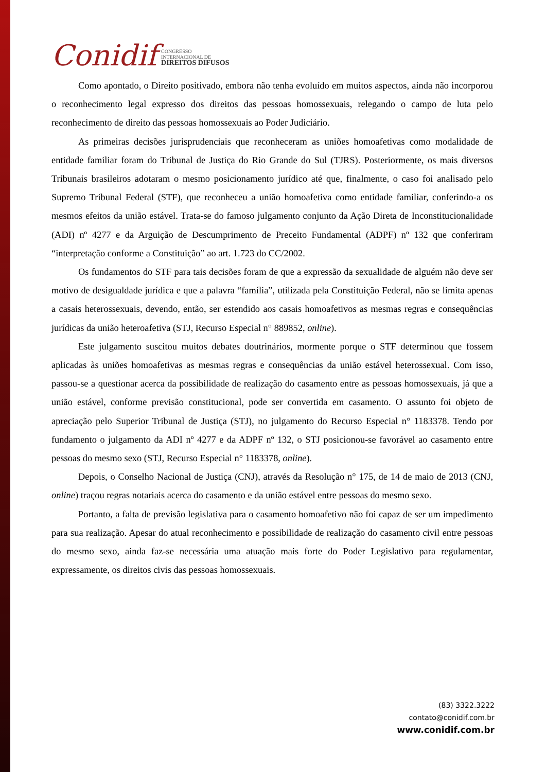Conidif
CONGRESSO
INTERNACIONAL DE
DIREITOS DIFUSOS
Como apontado, o Direito positivado, embora não tenha evoluído em muitos aspectos, ainda não incorporou o reconhecimento legal expresso dos direitos das pessoas homossexuais, relegando o campo de luta pelo reconhecimento de direito das pessoas homossexuais ao Poder Judiciário.
As primeiras decisões jurisprudenciais que reconheceram as uniões homoafetivas como modalidade de entidade familiar foram do Tribunal de Justiça do Rio Grande do Sul (TJRS). Posteriormente, os mais diversos Tribunais brasileiros adotaram o mesmo posicionamento jurídico até que, finalmente, o caso foi analisado pelo Supremo Tribunal Federal (STF), que reconheceu a união homoafetiva como entidade familiar, conferindo-a os mesmos efeitos da união estável. Trata-se do famoso julgamento conjunto da Ação Direta de Inconstitucionalidade (ADI) nº 4277 e da Arguição de Descumprimento de Preceito Fundamental (ADPF) nº 132 que conferiram “interpretação conforme a Constituição” ao art. 1.723 do CC/2002.
Os fundamentos do STF para tais decisões foram de que a expressão da sexualidade de alguém não deve ser motivo de desigualdade jurídica e que a palavra “família”, utilizada pela Constituição Federal, não se limita apenas a casais heterossexuais, devendo, então, ser estendido aos casais homoafetivos as mesmas regras e consequências jurídicas da união heteroafetiva (STJ, Recurso Especial n° 889852, online).
Este julgamento suscitou muitos debates doutrinários, mormente porque o STF determinou que fossem aplicadas às uniões homoafetivas as mesmas regras e consequências da união estável heterossexual. Com isso, passou-se a questionar acerca da possibilidade de realização do casamento entre as pessoas homossexuais, já que a união estável, conforme previsão constitucional, pode ser convertida em casamento. O assunto foi objeto de apreciação pelo Superior Tribunal de Justiça (STJ), no julgamento do Recurso Especial n° 1183378. Tendo por fundamento o julgamento da ADI nº 4277 e da ADPF nº 132, o STJ posicionou-se favorável ao casamento entre pessoas do mesmo sexo (STJ, Recurso Especial n° 1183378, online).
Depois, o Conselho Nacional de Justiça (CNJ), através da Resolução n° 175, de 14 de maio de 2013 (CNJ, online) traçou regras notariais acerca do casamento e da união estável entre pessoas do mesmo sexo.
Portanto, a falta de previsão legislativa para o casamento homoafetivo não foi capaz de ser um impedimento para sua realização. Apesar do atual reconhecimento e possibilidade de realização do casamento civil entre pessoas do mesmo sexo, ainda faz-se necessária uma atuação mais forte do Poder Legislativo para regulamentar, expressamente, os direitos civis das pessoas homossexuais.
(83) 3322.3222
contato@conidif.com.br
www.conidif.com.br